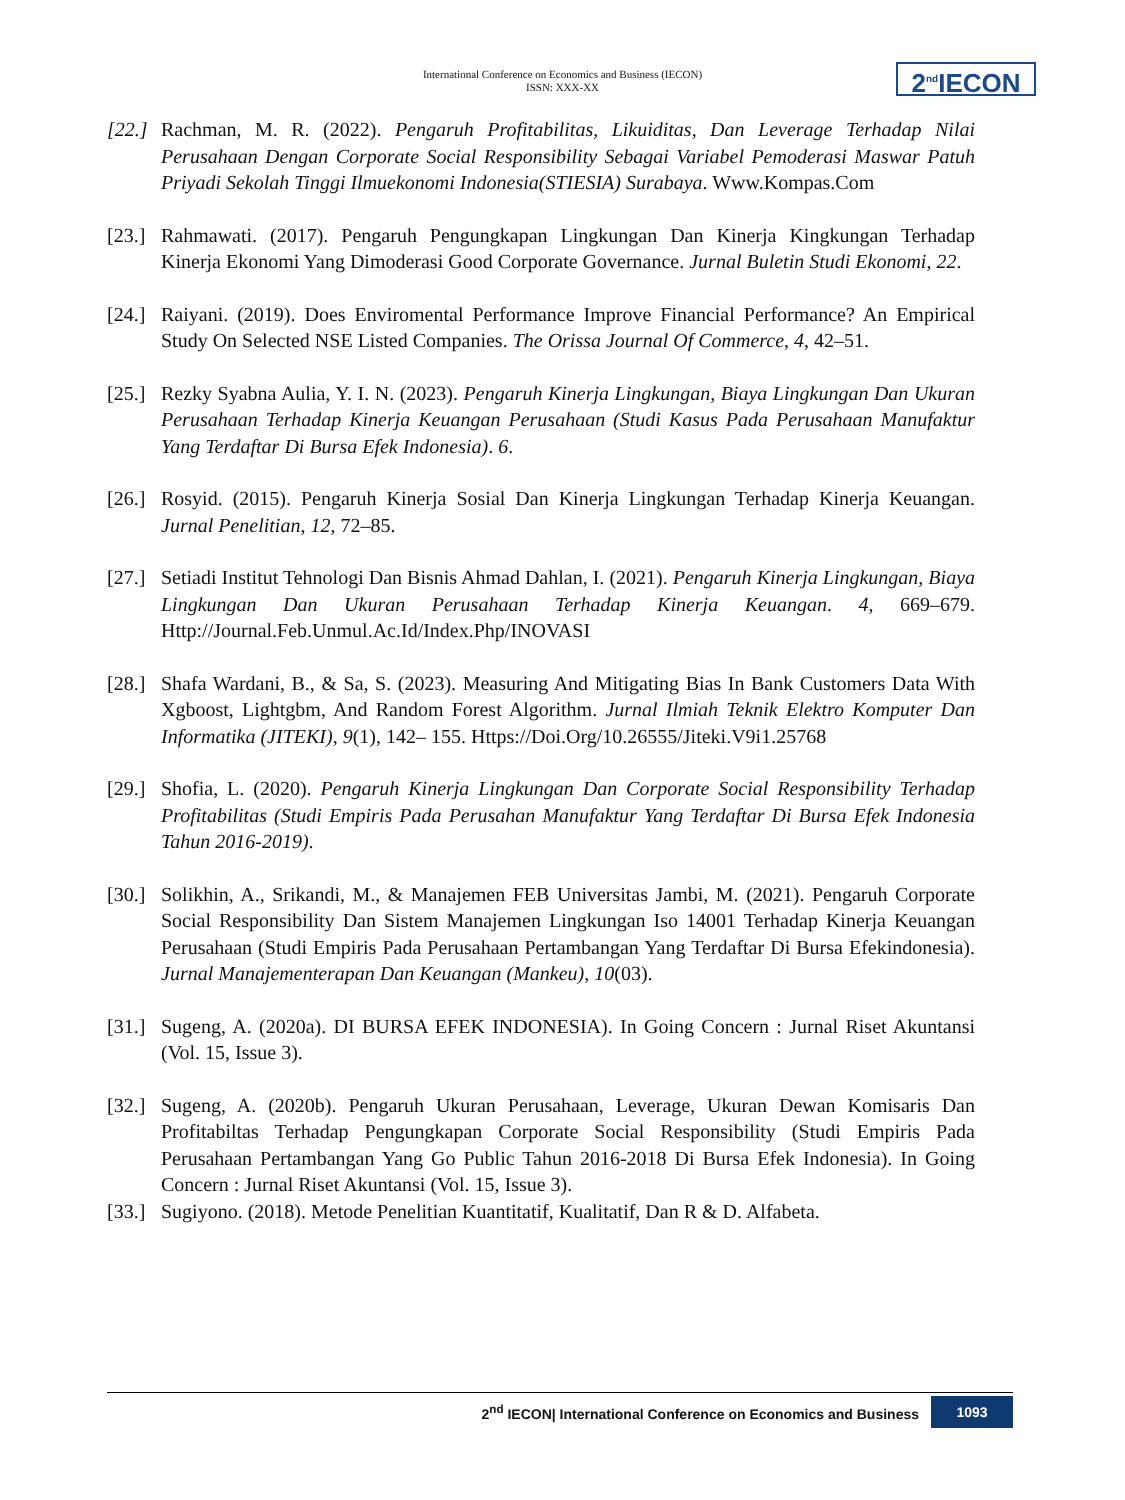International Conference on Economics and Business (IECON)
ISSN: XXX-XX
2<sup>nd</sup>IECON
[22.]
Rachman, M. R. (2022). Pengaruh Profitabilitas, Likuiditas, Dan Leverage Terhadap Nilai Perusahaan Dengan Corporate Social Responsibility Sebagai Variabel Pemoderasi Maswar Patuh Priyadi Sekolah Tinggi Ilmuekonomi Indonesia(STIESIA) Surabaya. Www.Kompas.Com
[23.]
Rahmawati. (2017). Pengaruh Pengungkapan Lingkungan Dan Kinerja Kingkungan Terhadap Kinerja Ekonomi Yang Dimoderasi Good Corporate Governance. Jurnal Buletin Studi Ekonomi, 22.
[24.]
Raiyani. (2019). Does Enviromental Performance Improve Financial Performance? An Empirical Study On Selected NSE Listed Companies. The Orissa Journal Of Commerce, 4, 42–51.
[25.]
Rezky Syabna Aulia, Y. I. N. (2023). Pengaruh Kinerja Lingkungan, Biaya Lingkungan Dan Ukuran Perusahaan Terhadap Kinerja Keuangan Perusahaan (Studi Kasus Pada Perusahaan Manufaktur Yang Terdaftar Di Bursa Efek Indonesia). 6.
[26.]
Rosyid. (2015). Pengaruh Kinerja Sosial Dan Kinerja Lingkungan Terhadap Kinerja Keuangan. Jurnal Penelitian, 12, 72–85.
[27.]
Setiadi Institut Tehnologi Dan Bisnis Ahmad Dahlan, I. (2021). Pengaruh Kinerja Lingkungan, Biaya Lingkungan Dan Ukuran Perusahaan Terhadap Kinerja Keuangan. 4, 669–679. Http://Journal.Feb.Unmul.Ac.Id/Index.Php/INOVASI
[28.]
Shafa Wardani, B., & Sa, S. (2023). Measuring And Mitigating Bias In Bank Customers Data With Xgboost, Lightgbm, And Random Forest Algorithm. Jurnal Ilmiah Teknik Elektro Komputer Dan Informatika (JITEKI), 9(1), 142– 155. Https://Doi.Org/10.26555/Jiteki.V9i1.25768
[29.]
Shofia, L. (2020). Pengaruh Kinerja Lingkungan Dan Corporate Social Responsibility Terhadap Profitabilitas (Studi Empiris Pada Perusahan Manufaktur Yang Terdaftar Di Bursa Efek Indonesia Tahun 2016-2019).
[30.]
Solikhin, A., Srikandi, M., & Manajemen FEB Universitas Jambi, M. (2021). Pengaruh Corporate Social Responsibility Dan Sistem Manajemen Lingkungan Iso 14001 Terhadap Kinerja Keuangan Perusahaan (Studi Empiris Pada Perusahaan Pertambangan Yang Terdaftar Di Bursa Efekindonesia). Jurnal Manajementerapan Dan Keuangan (Mankeu), 10(03).
[31.]
Sugeng, A. (2020a). DI BURSA EFEK INDONESIA). In Going Concern : Jurnal Riset Akuntansi (Vol. 15, Issue 3).
[32.]
Sugeng, A. (2020b). Pengaruh Ukuran Perusahaan, Leverage, Ukuran Dewan Komisaris Dan Profitabiltas Terhadap Pengungkapan Corporate Social Responsibility (Studi Empiris Pada Perusahaan Pertambangan Yang Go Public Tahun 2016-2018 Di Bursa Efek Indonesia). In Going Concern : Jurnal Riset Akuntansi (Vol. 15, Issue 3).
[33.]
Sugiyono. (2018). Metode Penelitian Kuantitatif, Kualitatif, Dan R & D. Alfabeta.
2<sup>nd</sup> IECON| International Conference on Economics and Business 1093